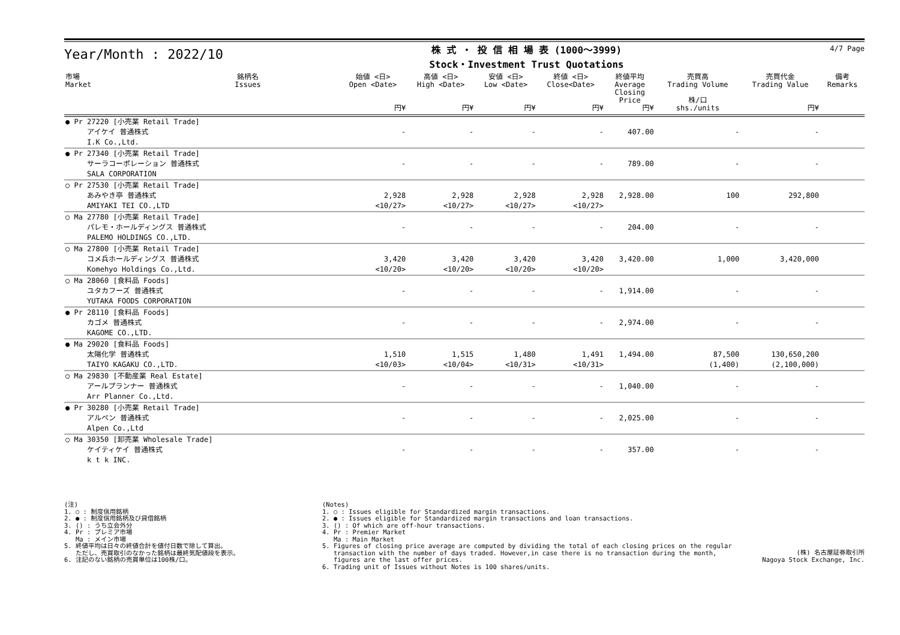Year/Month : 2022/10
株 式 ・ 投 信 相 場 表 (1000～3999)
Stock・Investment Trust Quotations
4/7 Page
| 市場 Market | 銘柄名 Issues | 始値 <日> Open <Date> 円¥ | 高値 <日> High <Date> 円¥ | 安値 <日> Low <Date> 円¥ | 終値 <日> Close<Date> 円¥ | 終値平均 Average Closing Price 円¥ | 売買高 Trading Volume 株/口 shs./units | 売買代金 Trading Value 円¥ | 備考 Remarks |
| --- | --- | --- | --- | --- | --- | --- | --- | --- | --- |
| ● Pr 27220 [小売業 Retail Trade] アイケイ 普通株式 I.K Co.,Ltd. | | - | - | - | - | 407.00 | - | - | |
| ● Pr 27340 [小売業 Retail Trade] サーラコーポレーション 普通株式 SALA CORPORATION | | - | - | - | - | 789.00 | - | - | |
| ○ Pr 27530 [小売業 Retail Trade] あみやき亭 普通株式 AMIYAKI TEI CO.,LTD | | 2,928 <10/27> | 2,928 <10/27> | 2,928 <10/27> | 2,928 <10/27> | 2,928.00 | 100 | 292,800 | |
| ○ Ma 27780 [小売業 Retail Trade] パレモ・ホールディングス 普通株式 PALEMO HOLDINGS CO.,LTD. | | - | - | - | - | 204.00 | - | - | |
| ○ Ma 27800 [小売業 Retail Trade] コメ兵ホールディングス 普通株式 Komehyo Holdings Co.,Ltd. | | 3,420 <10/20> | 3,420 <10/20> | 3,420 <10/20> | 3,420 <10/20> | 3,420.00 | 1,000 | 3,420,000 | |
| ○ Ma 28060 [食料品 Foods] ユタカフーズ 普通株式 YUTAKA FOODS CORPORATION | | - | - | - | - | 1,914.00 | - | - | |
| ● Pr 28110 [食料品 Foods] カゴメ 普通株式 KAGOME CO.,LTD. | | - | - | - | - | 2,974.00 | - | - | |
| ● Ma 29020 [食料品 Foods] 太陽化学 普通株式 TAIYO KAGAKU CO.,LTD. | | 1,510 <10/03> | 1,515 <10/04> | 1,480 <10/31> | 1,491 <10/31> | 1,494.00 | 87,500 (1,400) | 130,650,200 (2,100,000) | |
| ○ Ma 29830 [不動産業 Real Estate] アールプランナー 普通株式 Arr Planner Co.,Ltd. | | - | - | - | - | 1,040.00 | - | - | |
| ● Pr 30280 [小売業 Retail Trade] アルペン 普通株式 Alpen Co.,Ltd | | - | - | - | - | 2,025.00 | - | - | |
| ○ Ma 30350 [卸売業 Wholesale Trade] ケイティケイ 普通株式 k t k INC. | | - | - | - | - | 357.00 | - | - | |
(注)
1. ○ : 制度信用銘柄
2. ● : 制度信用銘柄及び貸借銘柄
3. () : うち立会外分
4. Pr : プレミア市場
Ma : メイン市場
5. 終値平均は日々の終値合計を値付日数で除して算出。
ただし、売買取引のなかった銘柄は最終気配値段を表示。
6. 注記のない銘柄の売買単位は100株/口。
(Notes)
1. ○ : Issues eligible for Standardized margin transactions.
2. ● : Issues eligible for Standardized margin transactions and loan transactions.
3. () : Of which are off-hour transactions.
4. Pr : Premier Market
Ma : Main Market
5. Figures of closing price average are computed by dividing the total of each closing prices on the regular
transaction with the number of days traded. However,in case there is no transaction during the month,
figures are the last offer prices.
6. Trading unit of Issues without Notes is 100 shares/units.
(株) 名古屋証券取引所
Nagoya Stock Exchange, Inc.